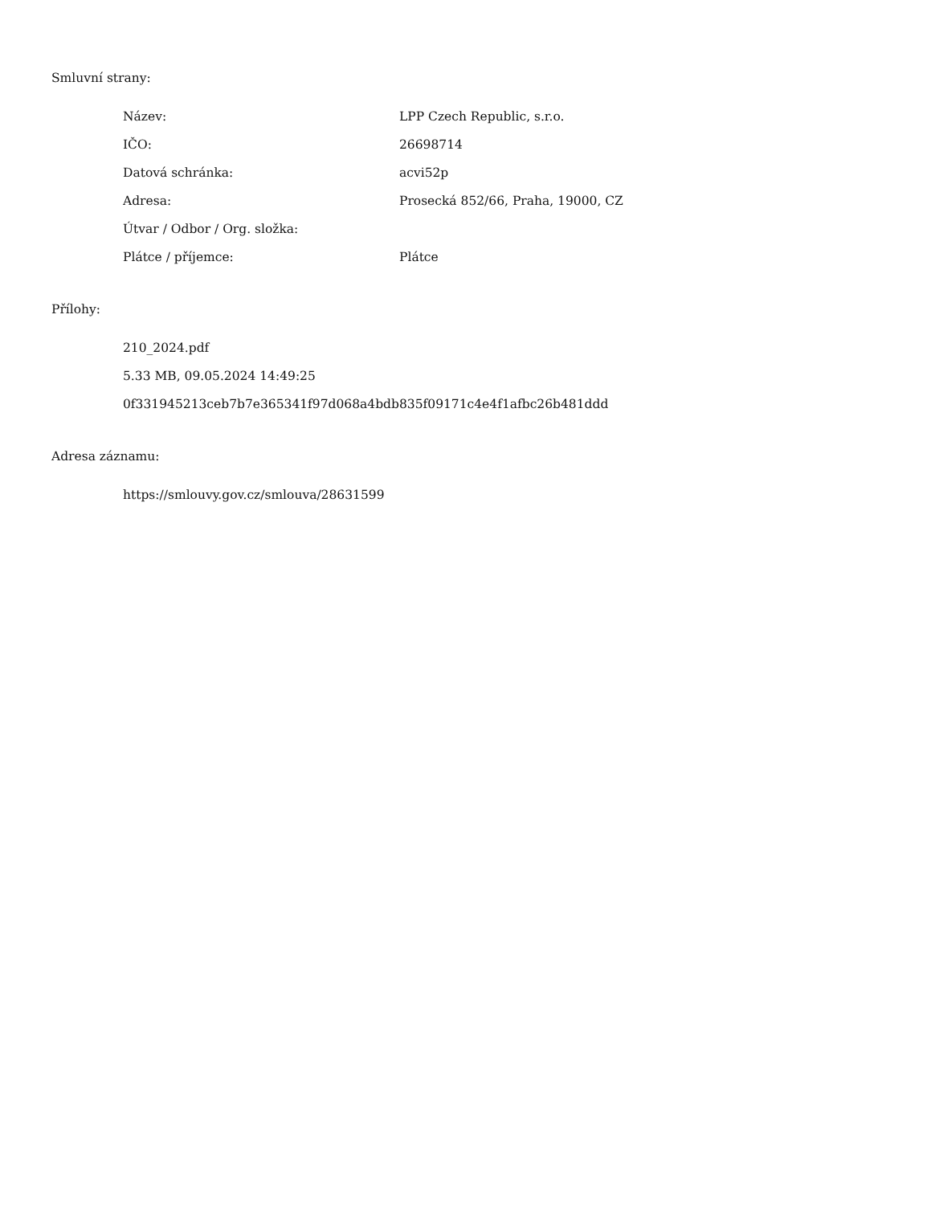Smluvní strany:
| Název: | LPP Czech Republic, s.r.o. |
| IČO: | 26698714 |
| Datová schránka: | acvi52p |
| Adresa: | Prosecká 852/66, Praha, 19000, CZ |
| Útvar / Odbor / Org. složka: | |
| Plátce / příjemce: | Plátce |
Přílohy:
210_2024.pdf
5.33 MB, 09.05.2024 14:49:25
0f331945213ceb7b7e365341f97d068a4bdb835f09171c4e4f1afbc26b481ddd
Adresa záznamu:
https://smlouvy.gov.cz/smlouva/28631599